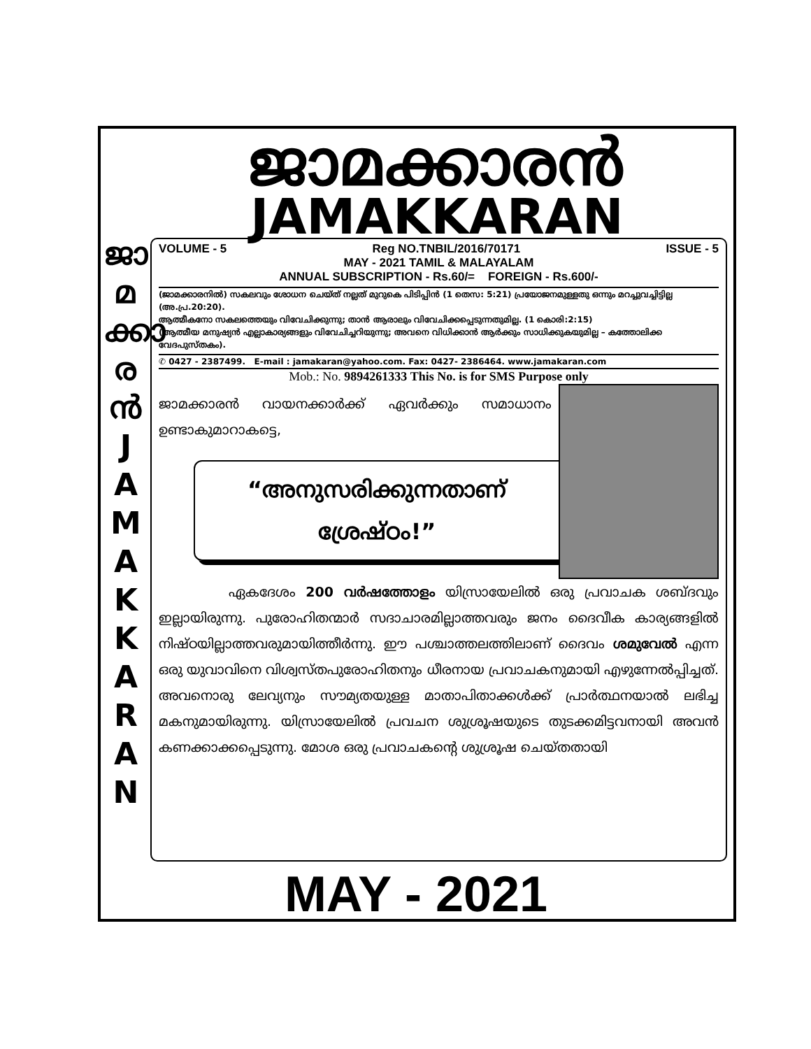ജാമക്കാരൻ
JAMAKKARAN
ജാ
മ
ക്കാ
ര
ൻ
J
A
M
A
K
K
A
R
A
N
VOLUME - 5 Reg NO.TNBIL/2016/70171 ISSUE - 5
MAY - 2021 TAMIL & MALAYALAM
ANNUAL SUBSCRIPTION - Rs.60/= FOREIGN - Rs.600/-
(ജാമക്കാരനിൽ) സകലവും ശോധന ചെയ്ത് നല്ലത് മുറുകെ പിടിപ്പിൻ (1 തെസ: 5:21) പ്രയോജനമുള്ളതു ഒന്നും മറച്ചുവച്ചിട്ടില്ല (അ.പ്ര.20:20).
ആത്മീകനോ സകലത്തെയും വിവേചിക്കുന്നു; താൻ ആരാലും വിവേചിക്കപ്പെടുന്നതുമില്ല. (1 കൊരി:2:15)
(ആത്മീയ മനുഷ്യൻ എല്ലാകാര്യങ്ങളും വിവേചിച്ചറിയുന്നു; അവനെ വിധിക്കാൻ ആർക്കും സാധിക്കുകയുമില്ല – കത്തോലിക്ക വേദപുസ്തകം).
✆ 0427 - 2387499. E-mail : jamakaran@yahoo.com. Fax: 0427- 2386464. www.jamakaran.com
Mob.: No. 9894261333 This No. is for SMS Purpose only
ജാമക്കാരൻ വായനക്കാർക്ക് ഏവർക്കും സമാധാനം ഉണ്ടാകുമാറാകട്ടെ,
“അനുസരിക്കുന്നതാണ്
ശ്രേഷ്ഠം!”
ഏകദേശം 200 വർഷത്തോളം യിസ്രായേലിൽ ഒരു പ്രവാചക ശബ്ദവും ഇല്ലായിരുന്നു. പുരോഹിതന്മാർ സദാചാരമില്ലാത്തവരും ജനം ദൈവീക കാര്യങ്ങളിൽ നിഷ്ഠയില്ലാത്തവരുമായിത്തീർന്നു. ഈ പശ്ചാത്തലത്തിലാണ് ദൈവം ശമുവേൽ എന്ന ഒരു യുവാവിനെ വിശ്വസ്തപുരോഹിതനും ധീരനായ പ്രവാചകനുമായി എഴുന്നേൽപ്പിച്ചത്. അവനൊരു ലേവ്യനും സൗമ്യതയുള്ള മാതാപിതാക്കൾക്ക് പ്രാർത്ഥനയാൽ ലഭിച്ച മകനുമായിരുന്നു. യിസ്രായേലിൽ പ്രവചന ശുശ്രൂഷയുടെ തുടക്കമിട്ടവനായി അവൻ കണക്കാക്കപ്പെടുന്നു. മോശ ഒരു പ്രവാചകന്റെ ശുശ്രൂഷ ചെയ്തതായി
MAY - 2021